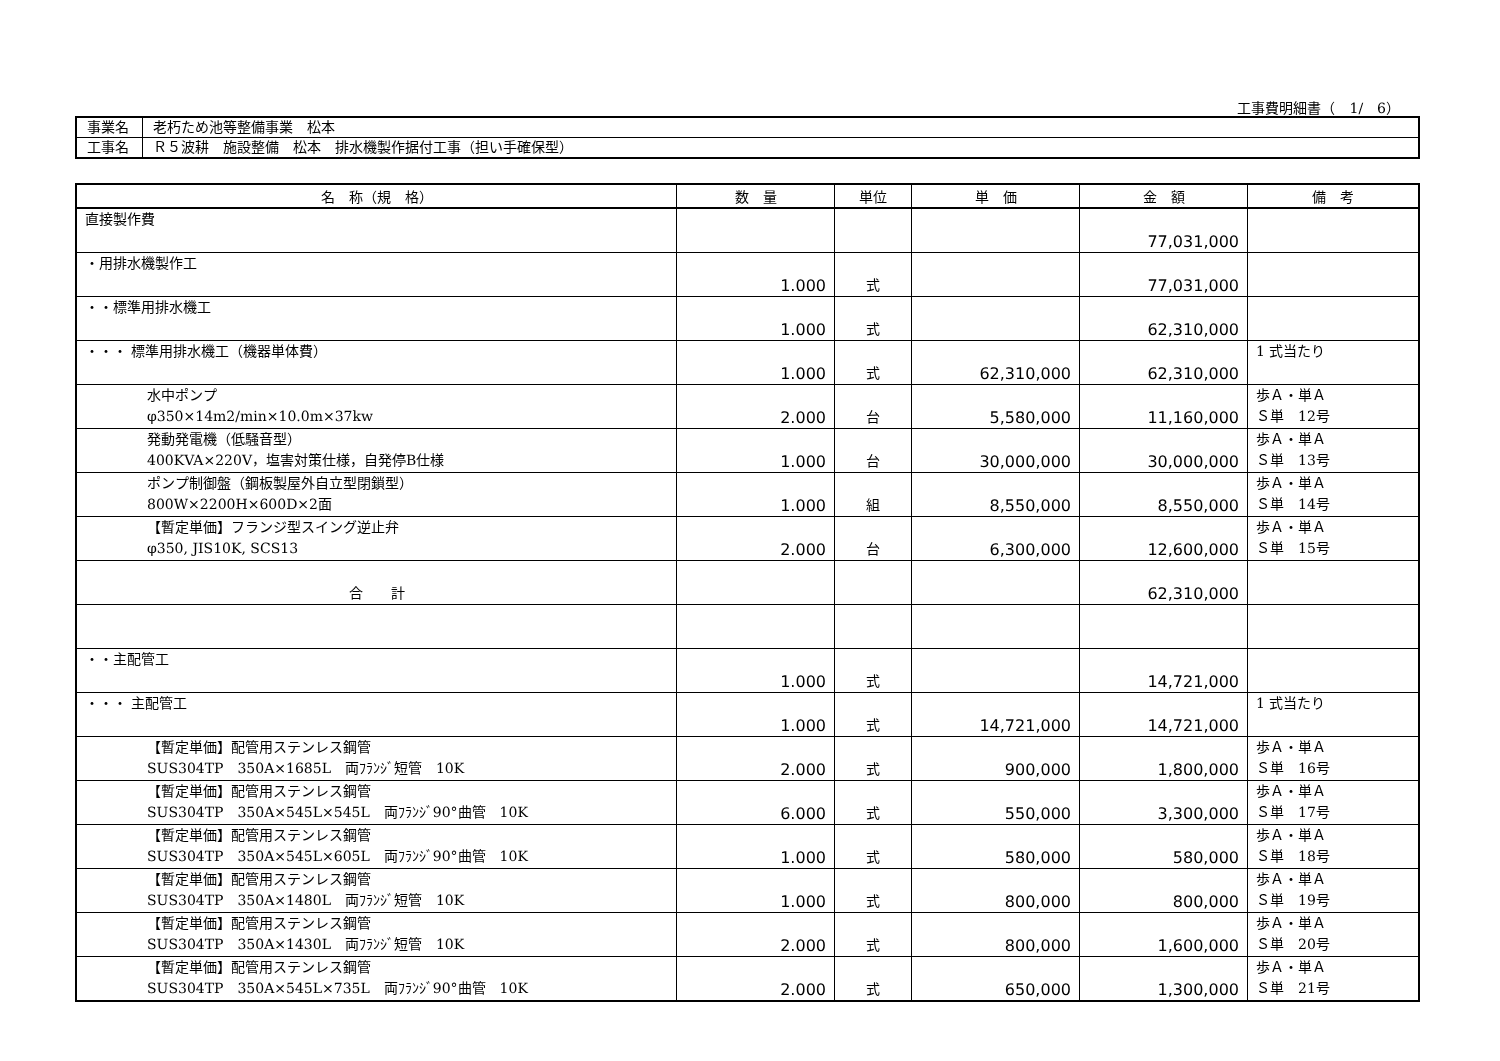工事費明細書（　1/　6）
| 事業名 | 老朽ため池等整備事業 松本 |
| 工事名 | Ｒ５波耕 施設整備 松本 排水機製作据付工事（担い手確保型） |
| 名 称（規 格） | 数 量 | 単位 | 単 価 | 金 額 | 備 考 |
| --- | --- | --- | --- | --- | --- |
| 直接製作費 | | | | 77,031,000 | |
| ・用排水機製作工 | 1.000 | 式 | | 77,031,000 | |
| ・・標準用排水機工 | 1.000 | 式 | | 62,310,000 | |
| ・・・ 標準用排水機工（機器単体費） | 1.000 | 式 | 62,310,000 | 62,310,000 | 1 式当たり |
| 水中ポンプ φ350×14m2/min×10.0m×37kw | 2.000 | 台 | 5,580,000 | 11,160,000 | 歩Ａ・単Ａ Ｓ単 12号 |
| 発動発電機（低騒音型） 400KVA×220V，塩害対策仕様，自発停B仕様 | 1.000 | 台 | 30,000,000 | 30,000,000 | 歩Ａ・単Ａ Ｓ単 13号 |
| ポンプ制御盤（鋼板製屋外自立型閉鎖型） 800W×2200H×600D×2面 | 1.000 | 組 | 8,550,000 | 8,550,000 | 歩Ａ・単Ａ Ｓ単 14号 |
| 【暫定単価】フランジ型スイング逆止弁 φ350, JIS10K, SCS13 | 2.000 | 台 | 6,300,000 | 12,600,000 | 歩Ａ・単Ａ Ｓ単 15号 |
| 合 計 | | | | 62,310,000 | |
| ・・主配管工 | 1.000 | 式 | | 14,721,000 | |
| ・・・ 主配管工 | 1.000 | 式 | 14,721,000 | 14,721,000 | 1 式当たり |
| 【暫定単価】配管用ステンレス鋼管 SUS304TP 350A×1685L 両ﾌﾗﾝｼﾞ短管 10K | 2.000 | 式 | 900,000 | 1,800,000 | 歩Ａ・単Ａ Ｓ単 16号 |
| 【暫定単価】配管用ステンレス鋼管 SUS304TP 350A×545L×545L 両ﾌﾗﾝｼﾞ90°曲管 10K | 6.000 | 式 | 550,000 | 3,300,000 | 歩Ａ・単Ａ Ｓ単 17号 |
| 【暫定単価】配管用ステンレス鋼管 SUS304TP 350A×545L×605L 両ﾌﾗﾝｼﾞ90°曲管 10K | 1.000 | 式 | 580,000 | 580,000 | 歩Ａ・単Ａ Ｓ単 18号 |
| 【暫定単価】配管用ステンレス鋼管 SUS304TP 350A×1480L 両ﾌﾗﾝｼﾞ短管 10K | 1.000 | 式 | 800,000 | 800,000 | 歩Ａ・単Ａ Ｓ単 19号 |
| 【暫定単価】配管用ステンレス鋼管 SUS304TP 350A×1430L 両ﾌﾗﾝｼﾞ短管 10K | 2.000 | 式 | 800,000 | 1,600,000 | 歩Ａ・単Ａ Ｓ単 20号 |
| 【暫定単価】配管用ステンレス鋼管 SUS304TP 350A×545L×735L 両ﾌﾗﾝｼﾞ90°曲管 10K | 2.000 | 式 | 650,000 | 1,300,000 | 歩Ａ・単Ａ Ｓ単 21号 |